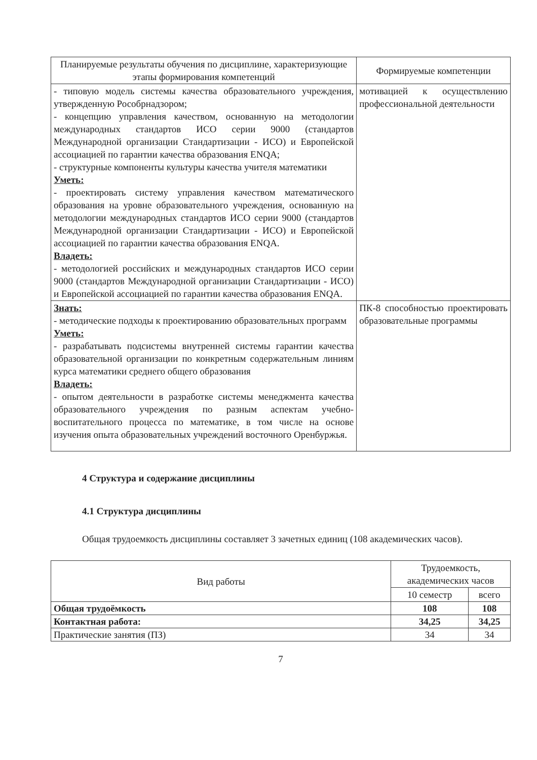| Планируемые результаты обучения по дисциплине, характеризующие этапы формирования компетенций | Формируемые компетенции |
| --- | --- |
| - типовую модель системы качества образовательного учреждения, утвержденную Рособрнадзором; - концепцию управления качеством, основанную на методологии международных стандартов ИСО серии 9000 (стандартов Международной организации Стандартизации - ИСО) и Европейской ассоциацией по гарантии качества образования ENQA; - структурные компоненты культуры качества учителя математики Уметь: - проектировать систему управления качеством математического образования на уровне образовательного учреждения, основанную на методологии международных стандартов ИСО серии 9000 (стандартов Международной организации Стандартизации - ИСО) и Европейской ассоциацией по гарантии качества образования ENQA. Владеть: - методологией российских и международных стандартов ИСО серии 9000 (стандартов Международной организации Стандартизации - ИСО) и Европейской ассоциацией по гарантии качества образования ENQA. | мотивацией к осуществлению профессиональной деятельности |
| Знать: - методические подходы к проектированию образовательных программ Уметь: - разрабатывать подсистемы внутренней системы гарантии качества образовательной организации по конкретным содержательным линиям курса математики среднего общего образования Владеть: - опытом деятельности в разработке системы менеджмента качества образовательного учреждения по разным аспектам учебно-воспитательного процесса по математике, в том числе на основе изучения опыта образовательных учреждений восточного Оренбуржья. | ПК-8 способностью проектировать образовательные программы |
4 Структура и содержание дисциплины
4.1 Структура дисциплины
Общая трудоемкость дисциплины составляет 3 зачетных единиц (108 академических часов).
| Вид работы | Трудоемкость, академических часов | |
| --- | --- | --- |
| | 10 семестр | всего |
| Общая трудоёмкость | 108 | 108 |
| Контактная работа: | 34,25 | 34,25 |
| Практические занятия (ПЗ) | 34 | 34 |
7